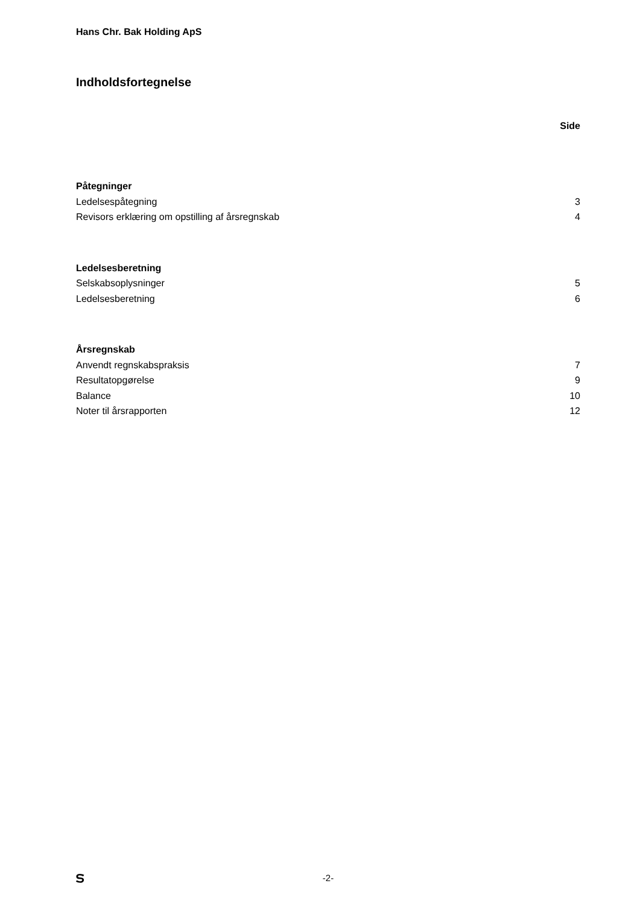Hans Chr. Bak Holding ApS
Indholdsfortegnelse
Side
Påtegninger
Ledelsespåtegning 3
Revisors erklæring om opstilling af årsregnskab 4
Ledelsesberetning
Selskabsoplysninger 5
Ledelsesberetning 6
Årsregnskab
Anvendt regnskabspraksis 7
Resultatopgørelse 9
Balance 10
Noter til årsrapporten 12
ട -2-